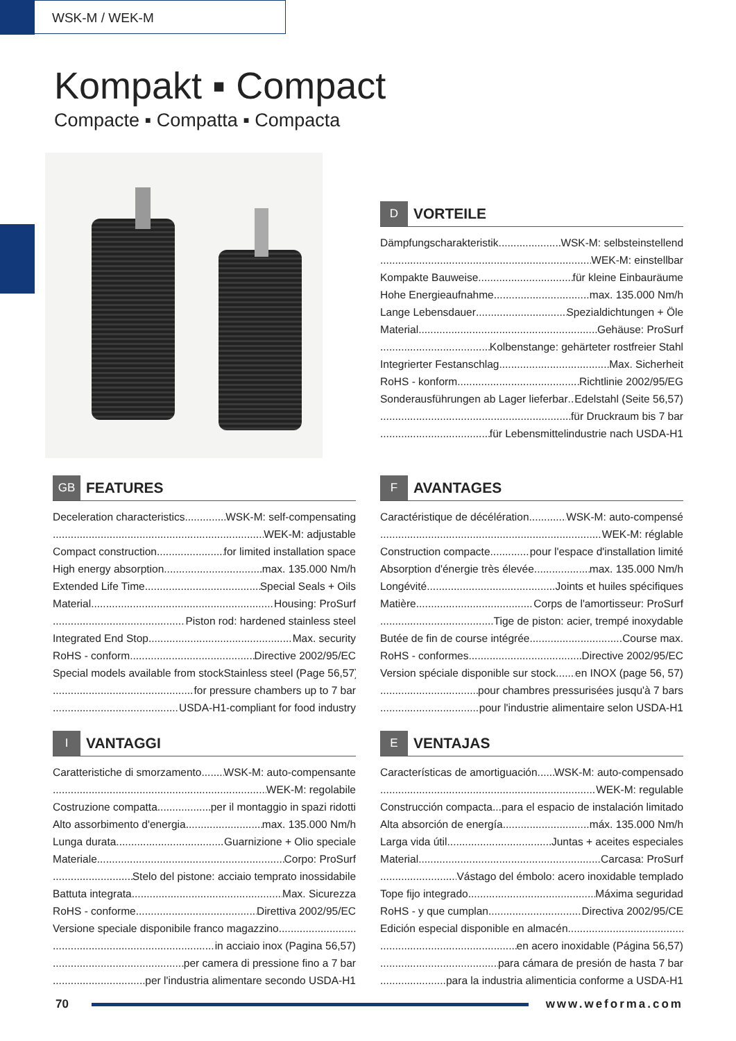WSK-M / WEK-M
Kompakt ▪ Compact
Compacte ▪ Compatta ▪ Compacta
D VORTEILE
Dämpfungscharakteristik WSK-M: selbsteinstellend
WEK-M: einstellbar
Kompakte Bauweise für kleine Einbauräume
Hohe Energieaufnahme max. 135.000 Nm/h
Lange Lebensdauer Spezialdichtungen + Öle
Material Gehäuse: ProSurf
Kolbenstange: gehärteter rostfreier Stahl
Integrierter Festanschlag Max. Sicherheit
RoHS - konform Richtlinie 2002/95/EG
Sonderausführungen ab Lager lieferbar Edelstahl (Seite 56,57)
für Druckraum bis 7 bar
für Lebensmittelindustrie nach USDA-H1
GB FEATURES
Deceleration characteristics WSK-M: self-compensating
WEK-M: adjustable
Compact construction for limited installation space
High energy absorption max. 135.000 Nm/h
Extended Life Time Special Seals + Oils
Material Housing: ProSurf
Piston rod: hardened stainless steel
Integrated End Stop Max. security
RoHS - conform Directive 2002/95/EC
Special models available from stock Stainless steel (Page 56,57)
for pressure chambers up to 7 bar
USDA-H1-compliant for food industry
F AVANTAGES
Caractéristique de décélération WSK-M: auto-compensé
WEK-M: réglable
Construction compacte pour l'espace d'installation limité
Absorption d'énergie très élevée max. 135.000 Nm/h
Longévité Joints et huiles spécifiques
Matière Corps de l'amortisseur: ProSurf
Tige de piston: acier, trempé inoxydable
Butée de fin de course intégrée Course max.
RoHS - conformes Directive 2002/95/EC
Version spéciale disponible sur stock en INOX (page 56, 57)
pour chambres pressurisées jusqu'à 7 bars
pour l'industrie alimentaire selon USDA-H1
I VANTAGGI
Caratteristiche di smorzamento WSK-M: auto-compensante
WEK-M: regolabile
Costruzione compatta per il montaggio in spazi ridotti
Alto assorbimento d'energia max. 135.000 Nm/h
Lunga durata Guarnizione + Olio speciale
Materiale Corpo: ProSurf
Stelo del pistone: acciaio temprato inossidabile
Battuta integrata Max. Sicurezza
RoHS - conforme Direttiva 2002/95/EC
Versione speciale disponibile franco magazzino
in acciaio inox (Pagina 56,57)
per camera di pressione fino a 7 bar
per l'industria alimentare secondo USDA-H1
E VENTAJAS
Características de amortiguación WSK-M: auto-compensado
WEK-M: regulable
Construcción compacta para el espacio de instalación limitado
Alta absorción de energía máx. 135.000 Nm/h
Larga vida útil Juntas + aceites especiales
Material Carcasa: ProSurf
Vástago del émbolo: acero inoxidable templado
Tope fijo integrado Máxima seguridad
RoHS - y que cumplan Directiva 2002/95/CE
Edición especial disponible en almacén
en acero inoxidable (Página 56,57)
para cámara de presión de hasta 7 bar
para la industria alimenticia conforme a USDA-H1
70 www.weforma.com